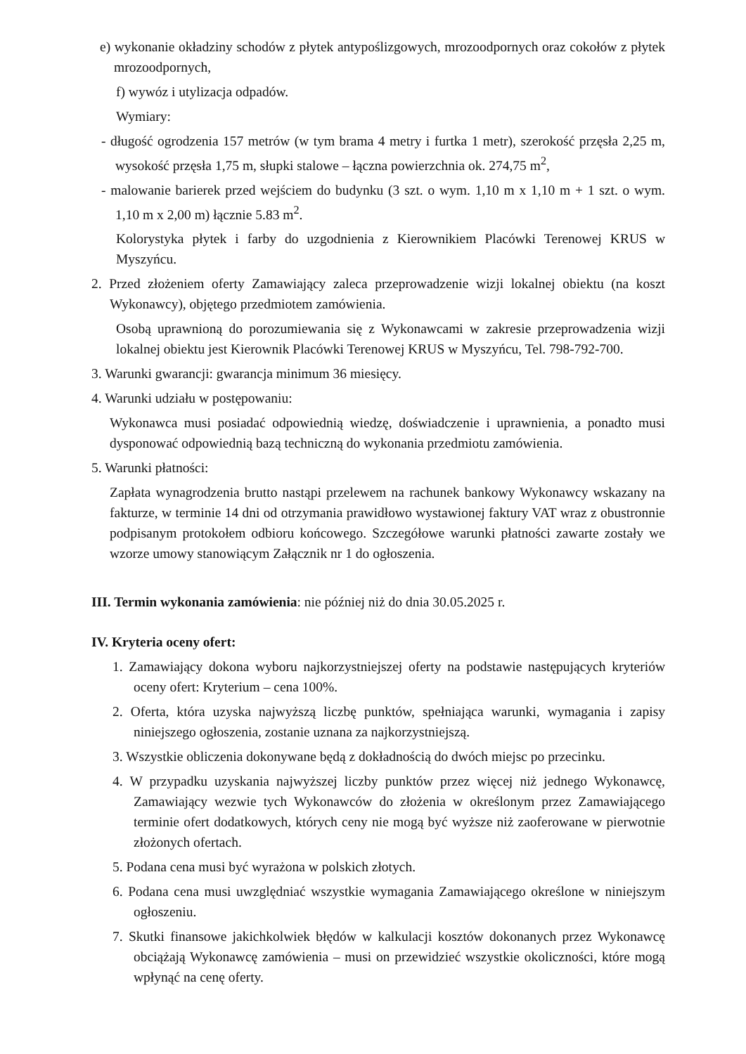e) wykonanie okładziny schodów z płytek antypoślizgowych, mrozoodpornych oraz cokołów z płytek mrozoodpornych,
f) wywóz i utylizacja odpadów.
Wymiary:
- długość ogrodzenia 157 metrów (w tym brama 4 metry i furtka 1 metr), szerokość przęsła 2,25 m, wysokość przęsła 1,75 m, słupki stalowe – łączna powierzchnia ok. 274,75 m<sup>2</sup>,
- malowanie barierek przed wejściem do budynku (3 szt. o wym. 1,10 m x 1,10 m + 1 szt. o wym. 1,10 m x 2,00 m) łącznie 5.83 m<sup>2</sup>.
Kolorystyka płytek i farby do uzgodnienia z Kierownikiem Placówki Terenowej KRUS w Myszyńcu.
2. Przed złożeniem oferty Zamawiający zaleca przeprowadzenie wizji lokalnej obiektu (na koszt Wykonawcy), objętego przedmiotem zamówienia.
Osobą uprawnioną do porozumiewania się z Wykonawcami w zakresie przeprowadzenia wizji lokalnej obiektu jest Kierownik Placówki Terenowej KRUS w Myszyńcu, Tel. 798-792-700.
3. Warunki gwarancji: gwarancja minimum 36 miesięcy.
4. Warunki udziału w postępowaniu:
Wykonawca musi posiadać odpowiednią wiedzę, doświadczenie i uprawnienia, a ponadto musi dysponować odpowiednią bazą techniczną do wykonania przedmiotu zamówienia.
5. Warunki płatności:
Zapłata wynagrodzenia brutto nastąpi przelewem na rachunek bankowy Wykonawcy wskazany na fakturze, w terminie 14 dni od otrzymania prawidłowo wystawionej faktury VAT wraz z obustronnie podpisanym protokołem odbioru końcowego. Szczegółowe warunki płatności zawarte zostały we wzorze umowy stanowiącym Załącznik nr 1 do ogłoszenia.
III. Termin wykonania zamówienia: nie później niż do dnia 30.05.2025 r.
IV. Kryteria oceny ofert:
1. Zamawiający dokona wyboru najkorzystniejszej oferty na podstawie następujących kryteriów oceny ofert: Kryterium – cena 100%.
2. Oferta, która uzyska najwyższą liczbę punktów, spełniająca warunki, wymagania i zapisy niniejszego ogłoszenia, zostanie uznana za najkorzystniejszą.
3. Wszystkie obliczenia dokonywane będą z dokładnością do dwóch miejsc po przecinku.
4. W przypadku uzyskania najwyższej liczby punktów przez więcej niż jednego Wykonawcę, Zamawiający wezwie tych Wykonawców do złożenia w określonym przez Zamawiającego terminie ofert dodatkowych, których ceny nie mogą być wyższe niż zaoferowane w pierwotnie złożonych ofertach.
5. Podana cena musi być wyrażona w polskich złotych.
6. Podana cena musi uwzględniać wszystkie wymagania Zamawiającego określone w niniejszym ogłoszeniu.
7. Skutki finansowe jakichkolwiek błędów w kalkulacji kosztów dokonanych przez Wykonawcę obciążają Wykonawcę zamówienia – musi on przewidzieć wszystkie okoliczności, które mogą wpłynąć na cenę oferty.